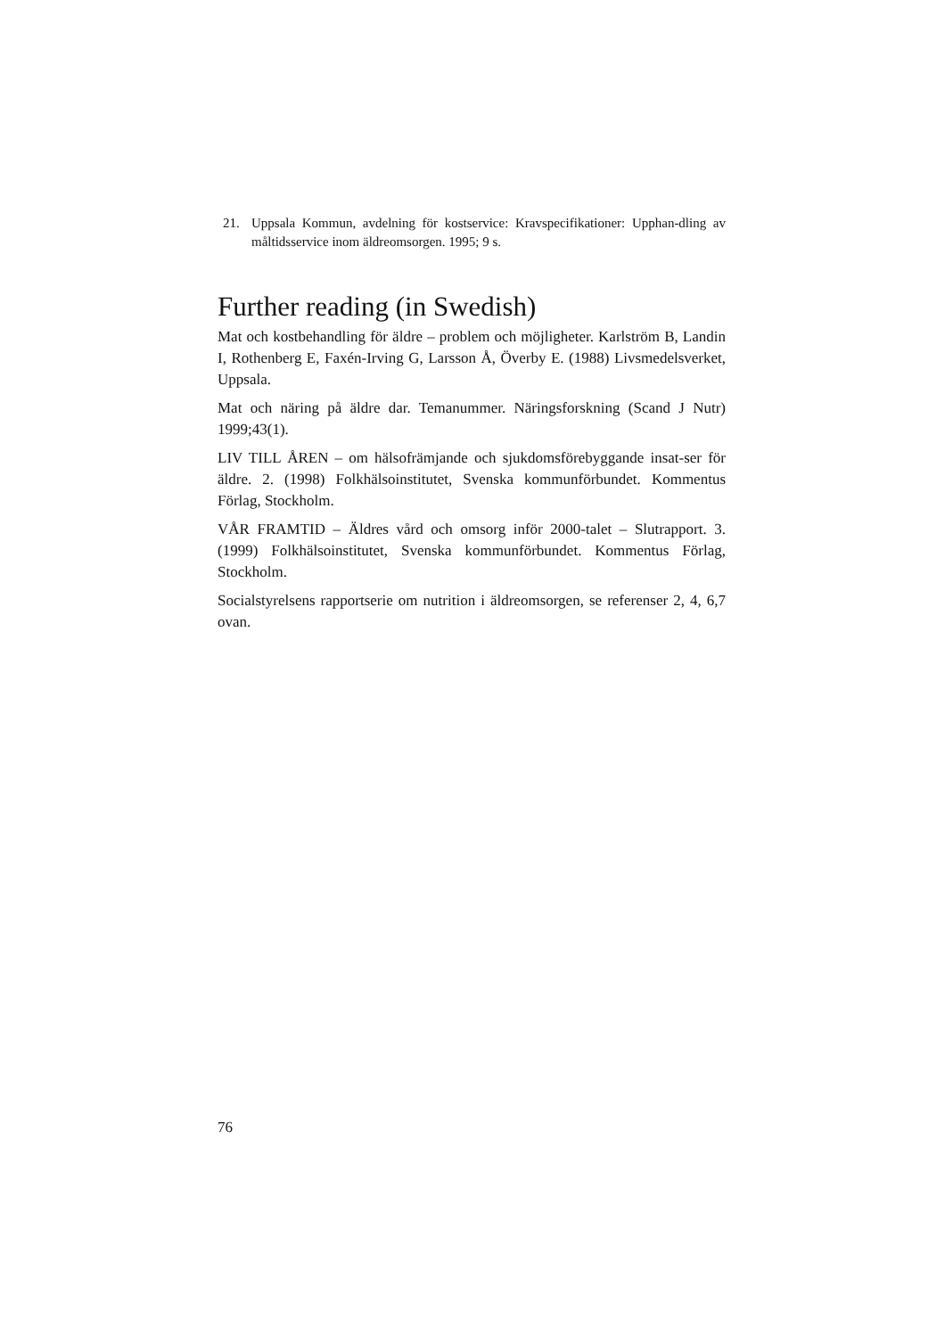21. Uppsala Kommun, avdelning för kostservice: Kravspecifikationer: Upphan-dling av måltidsservice inom äldreomsorgen. 1995; 9 s.
Further reading (in Swedish)
Mat och kostbehandling för äldre – problem och möjligheter. Karlström B, Landin I, Rothenberg E, Faxén-Irving G, Larsson Å, Överby E. (1988) Livsmedelsverket, Uppsala.
Mat och näring på äldre dar. Temanummer. Näringsforskning (Scand J Nutr) 1999;43(1).
LIV TILL ÅREN – om hälsofrämjande och sjukdomsförebyggande insat-ser för äldre. 2. (1998) Folkhälsoinstitutet, Svenska kommunförbundet. Kommentus Förlag, Stockholm.
VÅR FRAMTID – Äldres vård och omsorg inför 2000-talet – Slutrapport. 3. (1999) Folkhälsoinstitutet, Svenska kommunförbundet. Kommentus Förlag, Stockholm.
Socialstyrelsens rapportserie om nutrition i äldreomsorgen, se referenser 2, 4, 6,7 ovan.
76